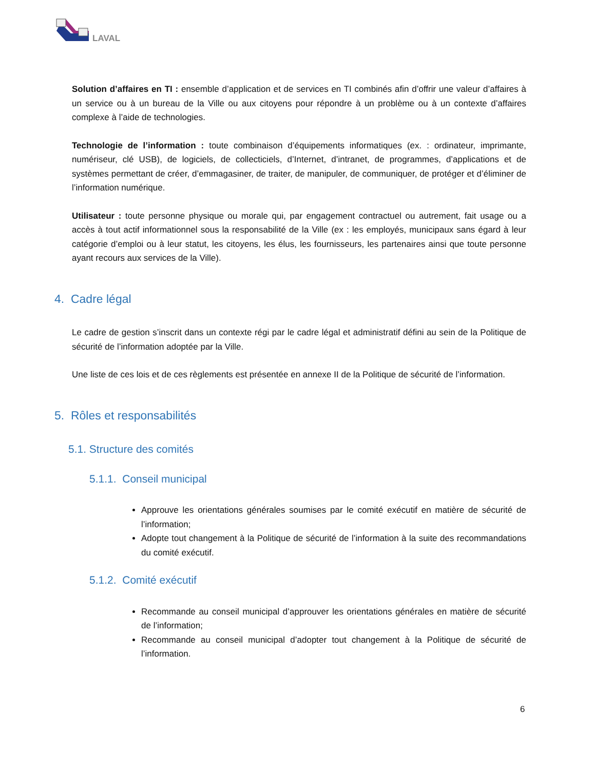LAVAL
Solution d’affaires en TI : ensemble d’application et de services en TI combinés afin d’offrir une valeur d’affaires à un service ou à un bureau de la Ville ou aux citoyens pour répondre à un problème ou à un contexte d’affaires complexe à l’aide de technologies.
Technologie de l’information : toute combinaison d’équipements informatiques (ex. : ordinateur, imprimante, numériseur, clé USB), de logiciels, de collecticiels, d’Internet, d’intranet, de programmes, d’applications et de systèmes permettant de créer, d’emmagasiner, de traiter, de manipuler, de communiquer, de protéger et d’éliminer de l’information numérique.
Utilisateur : toute personne physique ou morale qui, par engagement contractuel ou autrement, fait usage ou a accès à tout actif informationnel sous la responsabilité de la Ville (ex : les employés, municipaux sans égard à leur catégorie d’emploi ou à leur statut, les citoyens, les élus, les fournisseurs, les partenaires ainsi que toute personne ayant recours aux services de la Ville).
4. Cadre légal
Le cadre de gestion s’inscrit dans un contexte régi par le cadre légal et administratif défini au sein de la Politique de sécurité de l’information adoptée par la Ville.
Une liste de ces lois et de ces règlements est présentée en annexe II de la Politique de sécurité de l’information.
5. Rôles et responsabilités
5.1. Structure des comités
5.1.1. Conseil municipal
Approuve les orientations générales soumises par le comité exécutif en matière de sécurité de l’information;
Adopte tout changement à la Politique de sécurité de l’information à la suite des recommandations du comité exécutif.
5.1.2. Comité exécutif
Recommande au conseil municipal d’approuver les orientations générales en matière de sécurité de l’information;
Recommande au conseil municipal d’adopter tout changement à la Politique de sécurité de l’information.
6